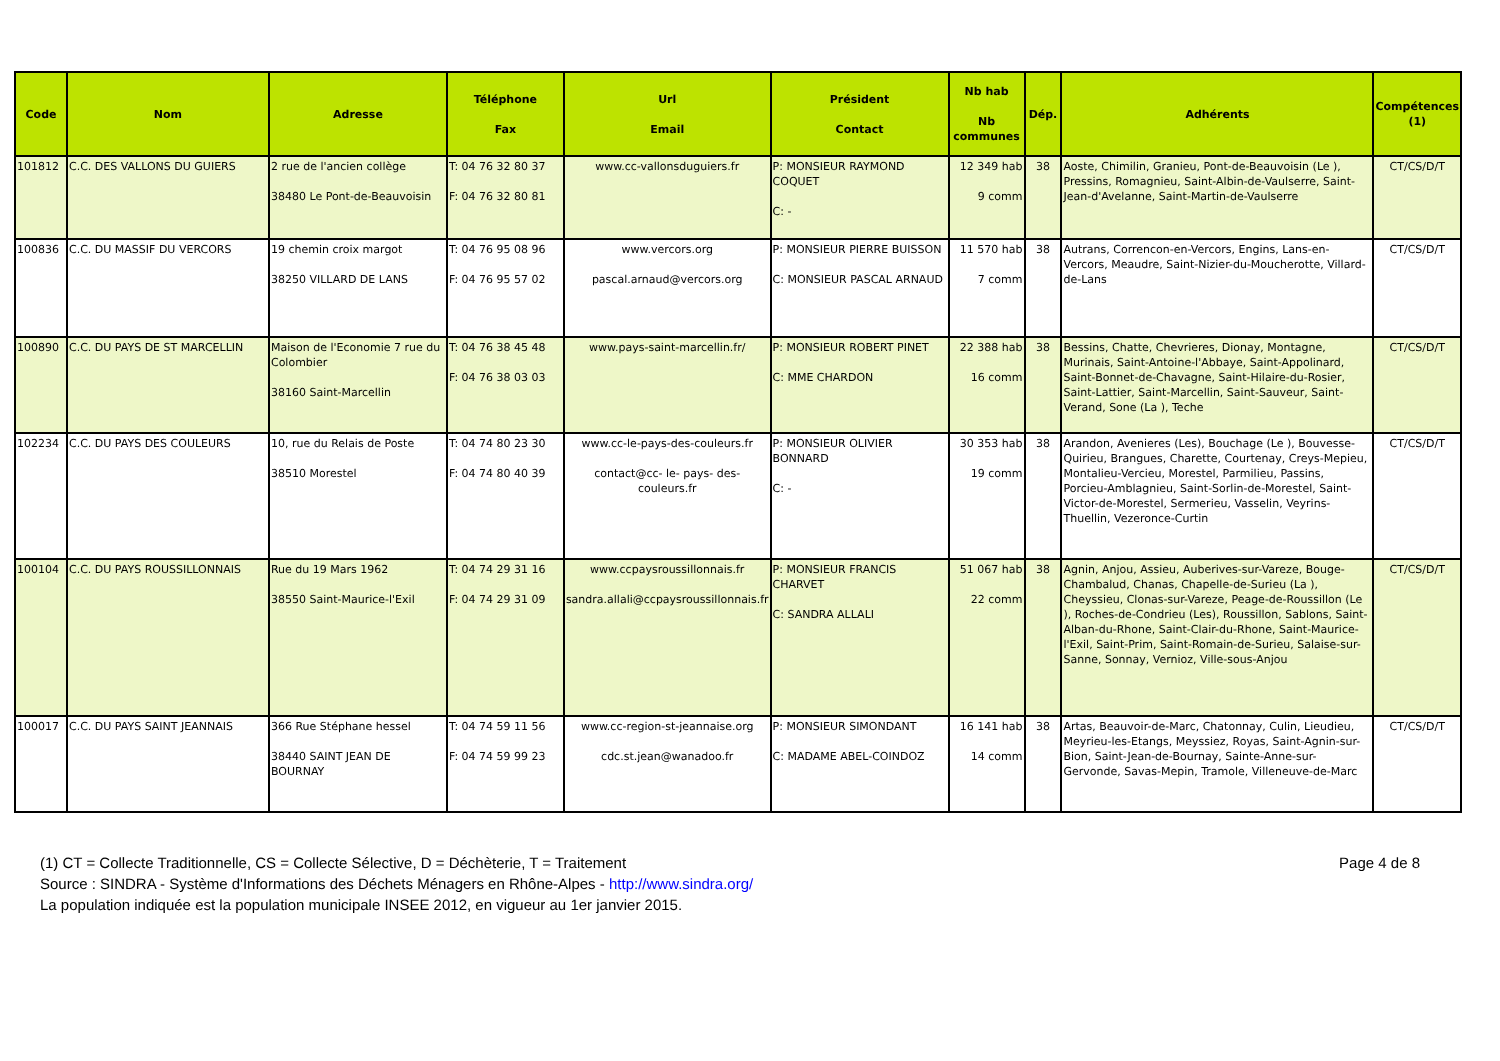| Code | Nom | Adresse | Téléphone Fax | Url Email | Président Contact | Nb hab Nb communes | Dép. | Adhérents | Compétences (1) |
| --- | --- | --- | --- | --- | --- | --- | --- | --- | --- |
| 101812 | C.C. DES VALLONS DU GUIERS | 2 rue de l'ancien collège 38480 Le Pont-de-Beauvoisin | T: 04 76 32 80 37 F: 04 76 32 80 81 | www.cc-vallonsduguiers.fr | P: MONSIEUR RAYMOND COQUET C: - | 12 349 hab 9 comm | 38 | Aoste, Chimilin, Granieu, Pont-de-Beauvoisin (Le ), Pressins, Romagnieu, Saint-Albin-de-Vaulserre, Saint-Jean-d'Avelanne, Saint-Martin-de-Vaulserre | CT/CS/D/T |
| 100836 | C.C. DU MASSIF DU VERCORS | 19 chemin croix margot 38250 VILLARD DE LANS | T: 04 76 95 08 96 F: 04 76 95 57 02 | www.vercors.org pascal.arnaud@vercors.org | P: MONSIEUR PIERRE BUISSON C: MONSIEUR PASCAL ARNAUD | 11 570 hab 7 comm | 38 | Autrans, Correncon-en-Vercors, Engins, Lans-en-Vercors, Meaudre, Saint-Nizier-du-Moucherotte, Villard-de-Lans | CT/CS/D/T |
| 100890 | C.C. DU PAYS DE ST MARCELLIN | Maison de l'Economie 7 rue du Colombier 38160 Saint-Marcellin | T: 04 76 38 45 48 F: 04 76 38 03 03 | www.pays-saint-marcellin.fr/ | P: MONSIEUR ROBERT PINET C: MME CHARDON | 22 388 hab 16 comm | 38 | Bessins, Chatte, Chevrieres, Dionay, Montagne, Murinais, Saint-Antoine-l'Abbaye, Saint-Appolinard, Saint-Bonnet-de-Chavagne, Saint-Hilaire-du-Rosier, Saint-Lattier, Saint-Marcellin, Saint-Sauveur, Saint-Verand, Sone (La ), Teche | CT/CS/D/T |
| 102234 | C.C. DU PAYS DES COULEURS | 10, rue du Relais de Poste 38510 Morestel | T: 04 74 80 23 30 F: 04 74 80 40 39 | www.cc-le-pays-des-couleurs.fr contact@cc- le- pays- des-couleurs.fr | P: MONSIEUR OLIVIER BONNARD C: - | 30 353 hab 19 comm | 38 | Arandon, Avenieres (Les), Bouchage (Le ), Bouvesse-Quirieu, Brangues, Charette, Courtenay, Creys-Mepieu, Montalieu-Vercieu, Morestel, Parmilieu, Passins, Porcieu-Amblagnieu, Saint-Sorlin-de-Morestel, Saint-Victor-de-Morestel, Sermerieu, Vasselin, Veyrins-Thuellin, Vezeronce-Curtin | CT/CS/D/T |
| 100104 | C.C. DU PAYS ROUSSILLONNAIS | Rue du 19 Mars 1962 38550 Saint-Maurice-l'Exil | T: 04 74 29 31 16 F: 04 74 29 31 09 | www.ccpaysroussillonnais.fr sandra.allali@ccpaysroussillonnais.fr | P: MONSIEUR FRANCIS CHARVET C: SANDRA ALLALI | 51 067 hab 22 comm | 38 | Agnin, Anjou, Assieu, Auberives-sur-Vareze, Bouge-Chambalud, Chanas, Chapelle-de-Surieu (La ), Cheyssieu, Clonas-sur-Vareze, Peage-de-Roussillon (Le ), Roches-de-Condrieu (Les), Roussillon, Sablons, Saint-Alban-du-Rhone, Saint-Clair-du-Rhone, Saint-Maurice-l'Exil, Saint-Prim, Saint-Romain-de-Surieu, Salaise-sur-Sanne, Sonnay, Vernioz, Ville-sous-Anjou | CT/CS/D/T |
| 100017 | C.C. DU PAYS SAINT JEANNAIS | 366 Rue Stéphane hessel 38440 SAINT JEAN DE BOURNAY | T: 04 74 59 11 56 F: 04 74 59 99 23 | www.cc-region-st-jeannaise.org cdc.st.jean@wanadoo.fr | P: MONSIEUR SIMONDANT C: MADAME ABEL-COINDOZ | 16 141 hab 14 comm | 38 | Artas, Beauvoir-de-Marc, Chatonnay, Culin, Lieudieu, Meyrieu-les-Etangs, Meyssiez, Royas, Saint-Agnin-sur-Bion, Saint-Jean-de-Bournay, Sainte-Anne-sur-Gervonde, Savas-Mepin, Tramole, Villeneuve-de-Marc | CT/CS/D/T |
Page 4 de 8 (1) CT = Collecte Traditionnelle, CS = Collecte Sélective, D = Déchèterie, T = Traitement
Source : SINDRA - Système d'Informations des Déchets Ménagers en Rhône-Alpes - http://www.sindra.org/
La population indiquée est la population municipale INSEE 2012, en vigueur au 1er janvier 2015.